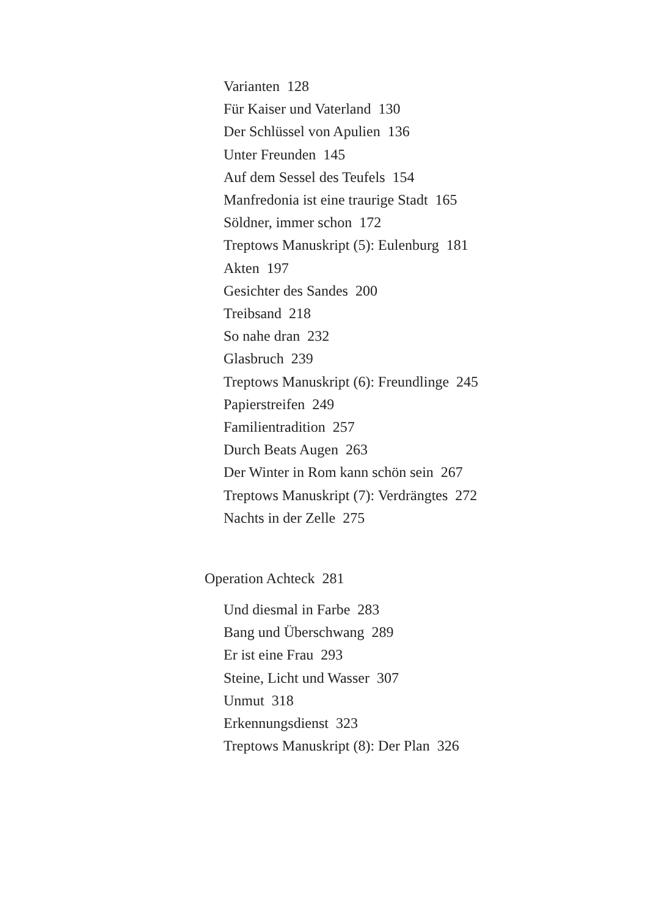Varianten 128
Für Kaiser und Vaterland 130
Der Schlüssel von Apulien 136
Unter Freunden 145
Auf dem Sessel des Teufels 154
Manfredonia ist eine traurige Stadt 165
Söldner, immer schon 172
Treptows Manuskript (5): Eulenburg 181
Akten 197
Gesichter des Sandes 200
Treibsand 218
So nahe dran 232
Glasbruch 239
Treptows Manuskript (6): Freundlinge 245
Papierstreifen 249
Familientradition 257
Durch Beats Augen 263
Der Winter in Rom kann schön sein 267
Treptows Manuskript (7): Verdrängtes 272
Nachts in der Zelle 275
Operation Achteck 281
Und diesmal in Farbe 283
Bang und Überschwang 289
Er ist eine Frau 293
Steine, Licht und Wasser 307
Unmut 318
Erkennungsdienst 323
Treptows Manuskript (8): Der Plan 326